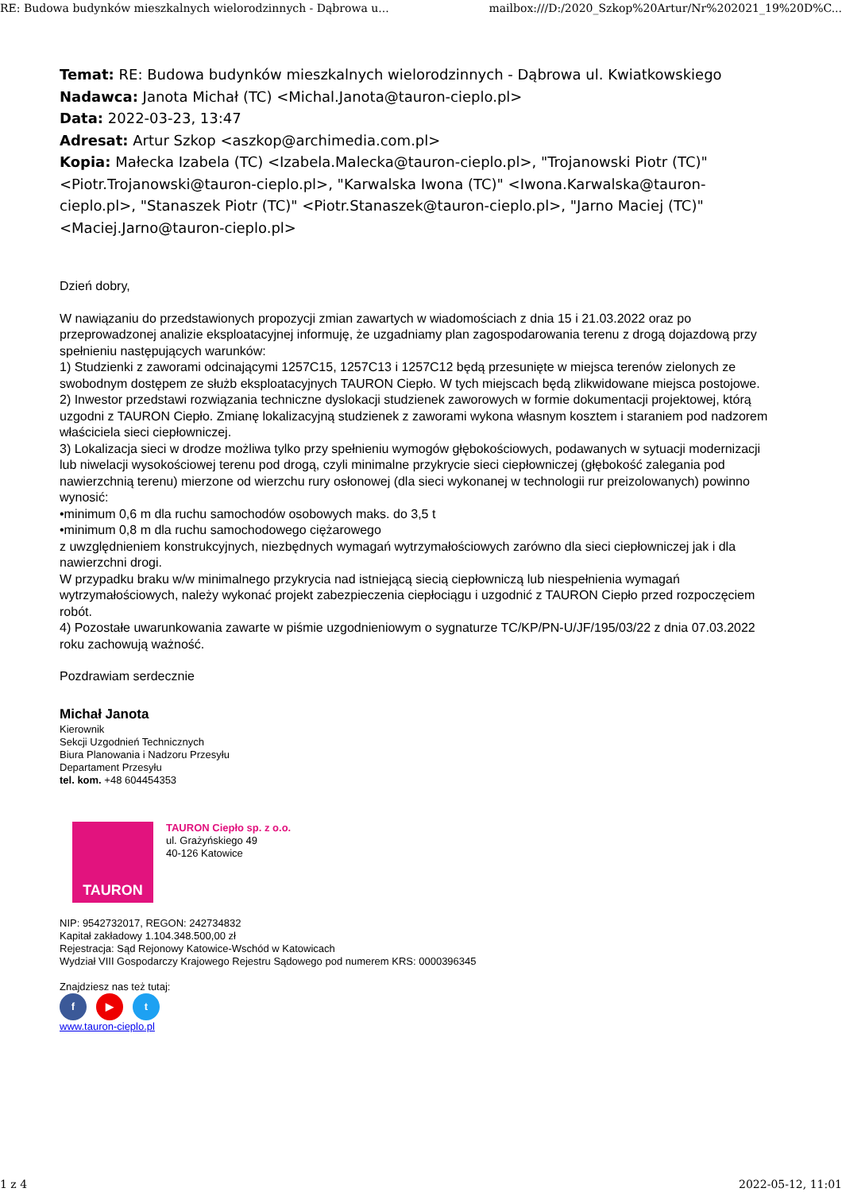RE: Budowa budynków mieszkalnych wielorodzinnych - Dąbrowa u... mailbox:///D:/2020_Szkop%20Artur/Nr%202021_19%20D%C...
Temat: RE: Budowa budynków mieszkalnych wielorodzinnych - Dąbrowa ul. Kwiatkowskiego
Nadawca: Janota Michał (TC) <Michal.Janota@tauron-cieplo.pl>
Data: 2022-03-23, 13:47
Adresat: Artur Szkop <aszkop@archimedia.com.pl>
Kopia: Małecka Izabela (TC) <Izabela.Malecka@tauron-cieplo.pl>, "Trojanowski Piotr (TC)" <Piotr.Trojanowski@tauron-cieplo.pl>, "Karwalska Iwona (TC)" <Iwona.Karwalska@tauron-cieplo.pl>, "Stanaszek Piotr (TC)" <Piotr.Stanaszek@tauron-cieplo.pl>, "Jarno Maciej (TC)" <Maciej.Jarno@tauron-cieplo.pl>
Dzień dobry,
W nawiązaniu do przedstawionych propozycji zmian zawartych w wiadomościach z dnia 15 i 21.03.2022 oraz po przeprowadzonej analizie eksploatacyjnej informuję, że uzgadniamy plan zagospodarowania terenu z drogą dojazdową przy spełnieniu następujących warunków:
1) Studzienki z zaworami odcinającymi 1257C15, 1257C13 i 1257C12 będą przesunięte w miejsca terenów zielonych ze swobodnym dostępem ze służb eksploatacyjnych TAURON Ciepło. W tych miejscach będą zlikwidowane miejsca postojowe.
2) Inwestor przedstawi rozwiązania techniczne dyslokacji studzienek zaworowych w formie dokumentacji projektowej, którą uzgodni z TAURON Ciepło. Zmianę lokalizacyjną studzienek z zaworami wykona własnym kosztem i staraniem pod nadzorem właściciela sieci ciepłowniczej.
3) Lokalizacja sieci w drodze możliwa tylko przy spełnieniu wymogów głębokościowych, podawanych w sytuacji modernizacji lub niwelacji wysokościowej terenu pod drogą, czyli minimalne przykrycie sieci ciepłowniczej (głębokość zalegania pod nawierzchnią terenu) mierzone od wierzchu rury osłonowej (dla sieci wykonanej w technologii rur preizolowanych) powinno wynosić:
•minimum 0,6 m dla ruchu samochodów osobowych maks. do 3,5 t
•minimum 0,8 m dla ruchu samochodowego ciężarowego
z uwzględnieniem konstrukcyjnych, niezbędnych wymagań wytrzymałościowych zarówno dla sieci ciepłowniczej jak i dla nawierzchni drogi.
W przypadku braku w/w minimalnego przykrycia nad istniejącą siecią ciepłowniczą lub niespełnienia wymagań wytrzymałościowych, należy wykonać projekt zabezpieczenia ciepłociągu i uzgodnić z TAURON Ciepło przed rozpoczęciem robót.
4) Pozostałe uwarunkowania zawarte w piśmie uzgodnieniowym o sygnaturze TC/KP/PN-U/JF/195/03/22 z dnia 07.03.2022 roku zachowują ważność.
Pozdrawiam serdecznie
Michał Janota
Kierownik
Sekcji Uzgodnień Technicznych
Biura Planowania i Nadzoru Przesyłu
Departament Przesyłu
tel. kom. +48 604454353
TAURON
TAURON Ciepło sp. z o.o.
ul. Grażyńskiego 49
40-126 Katowice
NIP: 9542732017, REGON: 242734832
Kapitał zakładowy 1.104.348.500,00 zł
Rejestracja: Sąd Rejonowy Katowice-Wschód w Katowicach
Wydział VIII Gospodarczy Krajowego Rejestru Sądowego pod numerem KRS: 0000396345
Znajdziesz nas też tutaj:
f ▶ t
www.tauron-cieplo.pl
1 z 4 2022-05-12, 11:01